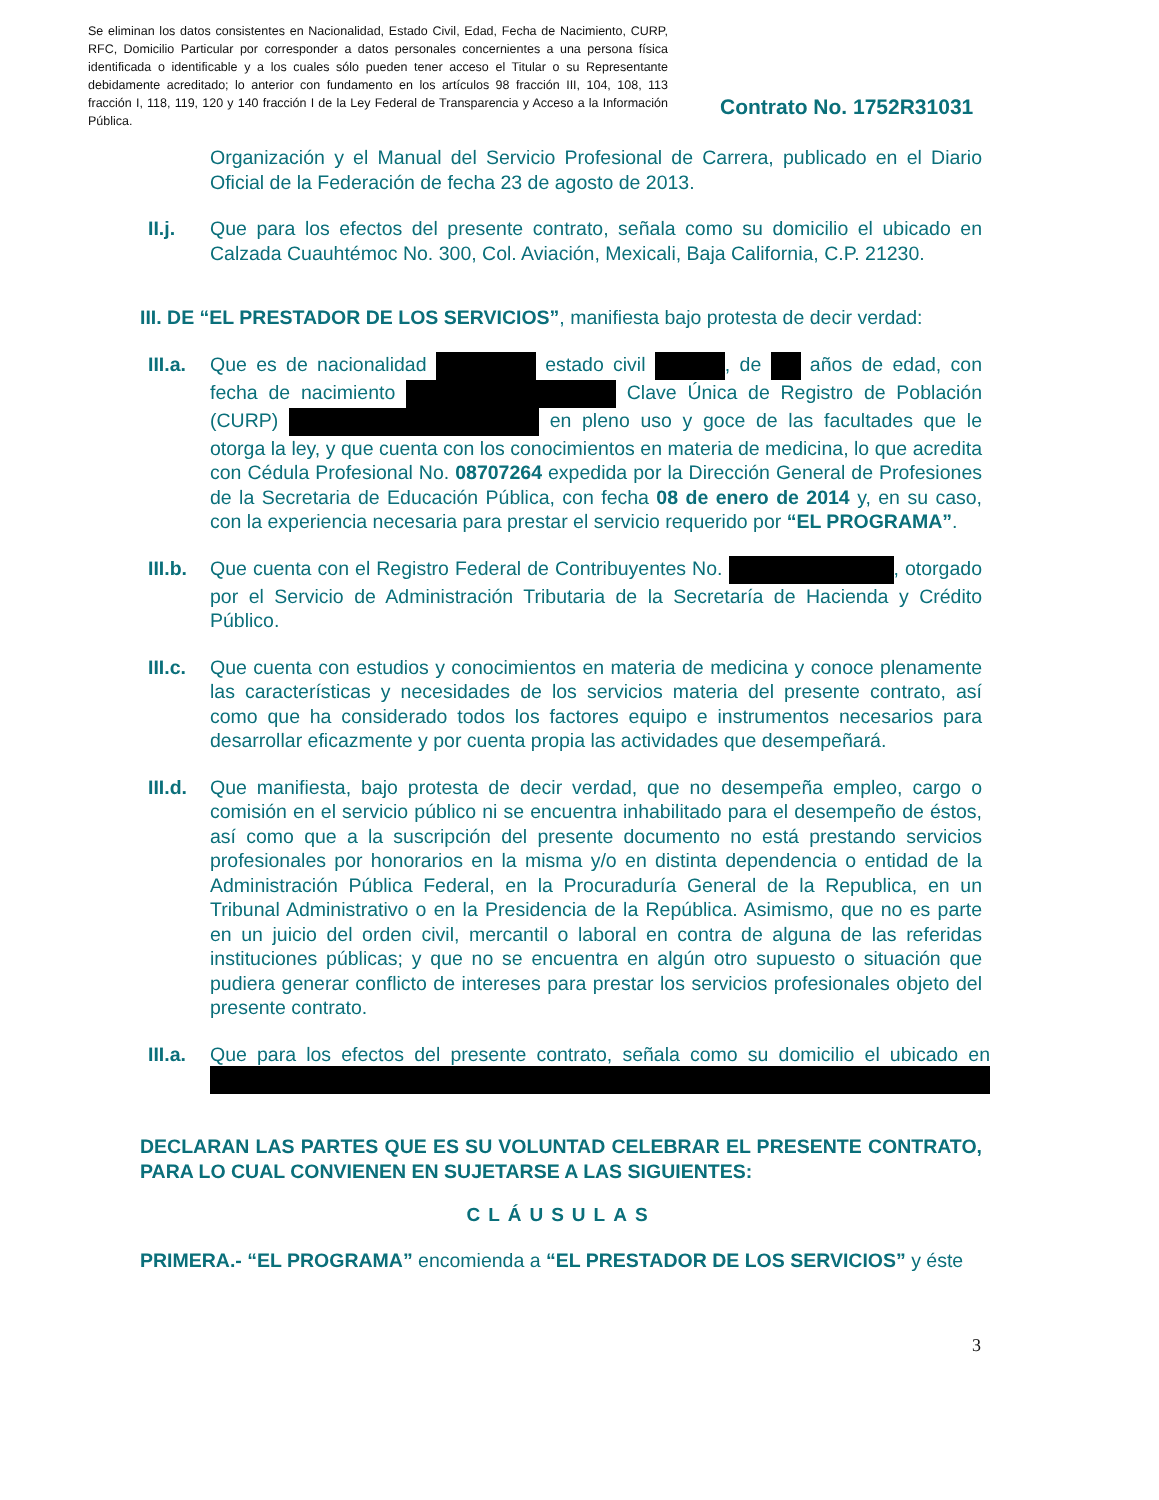Se eliminan los datos consistentes en Nacionalidad, Estado Civil, Edad, Fecha de Nacimiento, CURP, RFC, Domicilio Particular por corresponder a datos personales concernientes a una persona física identificada o identificable y a los cuales sólo pueden tener acceso el Titular o su Representante debidamente acreditado; lo anterior con fundamento en los artículos 98 fracción III, 104, 108, 113 fracción I, 118, 119, 120 y 140 fracción I de la Ley Federal de Transparencia y Acceso a la Información Pública.
Contrato No. 1752R31031
Organización y el Manual del Servicio Profesional de Carrera, publicado en el Diario Oficial de la Federación de fecha 23 de agosto de 2013.
II.j. Que para los efectos del presente contrato, señala como su domicilio el ubicado en Calzada Cuauhtémoc No. 300, Col. Aviación, Mexicali, Baja California, C.P. 21230.
III. DE “EL PRESTADOR DE LOS SERVICIOS”, manifiesta bajo protesta de decir verdad:
III.a.
Que es de nacionalidad estado civil , de años de edad, con fecha de nacimiento Clave Única de Registro de Población (CURP) en pleno uso y goce de las facultades que le otorga la ley, y que cuenta con los conocimientos en materia de medicina, lo que acredita con Cédula Profesional No. 08707264 expedida por la Dirección General de Profesiones de la Secretaria de Educación Pública, con fecha 08 de enero de 2014 y, en su caso, con la experiencia necesaria para prestar el servicio requerido por “EL PROGRAMA”.
III.b.
Que cuenta con el Registro Federal de Contribuyentes No. , otorgado por el Servicio de Administración Tributaria de la Secretaría de Hacienda y Crédito Público.
III.c.
Que cuenta con estudios y conocimientos en materia de medicina y conoce plenamente las características y necesidades de los servicios materia del presente contrato, así como que ha considerado todos los factores equipo e instrumentos necesarios para desarrollar eficazmente y por cuenta propia las actividades que desempeñará.
III.d.
Que manifiesta, bajo protesta de decir verdad, que no desempeña empleo, cargo o comisión en el servicio público ni se encuentra inhabilitado para el desempeño de éstos, así como que a la suscripción del presente documento no está prestando servicios profesionales por honorarios en la misma y/o en distinta dependencia o entidad de la Administración Pública Federal, en la Procuraduría General de la Republica, en un Tribunal Administrativo o en la Presidencia de la República. Asimismo, que no es parte en un juicio del orden civil, mercantil o laboral en contra de alguna de las referidas instituciones públicas; y que no se encuentra en algún otro supuesto o situación que pudiera generar conflicto de intereses para prestar los servicios profesionales objeto del presente contrato.
III.a.
Que para los efectos del presente contrato, señala como su domicilio el ubicado en
DECLARAN LAS PARTES QUE ES SU VOLUNTAD CELEBRAR EL PRESENTE CONTRATO, PARA LO CUAL CONVIENEN EN SUJETARSE A LAS SIGUIENTES:
CLÁUSULAS
PRIMERA.- “EL PROGRAMA” encomienda a “EL PRESTADOR DE LOS SERVICIOS” y éste
3